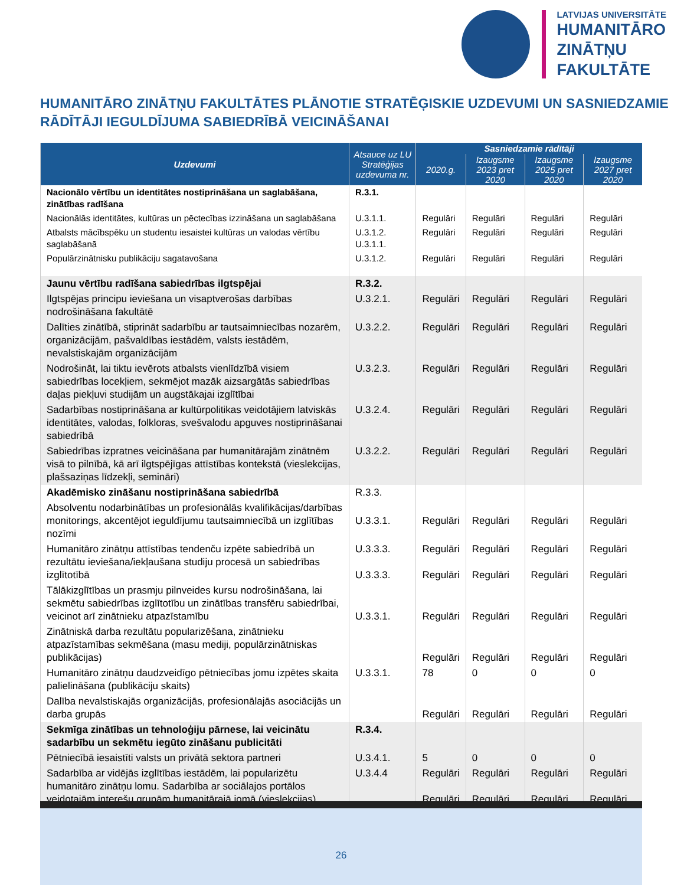LATVIJAS UNIVERSITĀTE
HUMANITĀRO
ZINĀTŅU
FAKULTĀTE
HUMANITĀRO ZINĀTŅU FAKULTĀTES PLĀNOTIE STRATĒĢISKIE UZDEVUMI UN SASNIEDZAMIE RĀDĪTĀJI IEGULDĪJUMA SABIEDRĪBĀ VEICINĀŠANAI
| Uzdevumi | Atsauce uz LU Stratēģijas uzdevuma nr. | Sasniedzamie rādītāji | | | |
| --- | --- | --- | --- | --- | --- |
| | | 2020.g. | Izaugsme 2023 pret 2020 | Izaugsme 2025 pret 2020 | Izaugsme 2027 pret 2020 |
| Nacionālo vērtību un identitātes nostiprināšana un saglabāšana, zinātības radīšana | R.3.1. | | | | |
| Nacionālās identitātes, kultūras un pēctecības izzināšana un saglabāšana | U.3.1.1. | Regulāri | Regulāri | Regulāri | Regulāri |
| Atbalsts mācībspēku un studentu iesaistei kultūras un valodas vērtību saglabāšanā | U.3.1.2. U.3.1.1. | Regulāri | Regulāri | Regulāri | Regulāri |
| Populārzinātnisku publikāciju sagatavošana | U.3.1.2. | Regulāri | Regulāri | Regulāri | Regulāri |
| Jaunu vērtību radīšana sabiedrības ilgtspējai | R.3.2. | | | | |
| Ilgtspējas principu ieviešana un visaptverošas darbības nodrošināšana fakultātē | U.3.2.1. | Regulāri | Regulāri | Regulāri | Regulāri |
| Dalīties zinātībā, stiprināt sadarbību ar tautsaimniecības nozarēm, organizācijām, pašvaldības iestādēm, valsts iestādēm, nevalstiskajām organizācijām | U.3.2.2. | Regulāri | Regulāri | Regulāri | Regulāri |
| Nodrošināt, lai tiktu ievērots atbalsts vienlīdzībā visiem sabiedrības locekļiem, sekmējot mazāk aizsargātās sabiedrības daļas piekļuvi studijām un augstākajai izglītībai | U.3.2.3. | Regulāri | Regulāri | Regulāri | Regulāri |
| Sadarbības nostiprināšana ar kultūrpolitikas veidotājiem latviskās identitātes, valodas, folkloras, svešvalodu apguves nostiprināšanai sabiedrībā | U.3.2.4. | Regulāri | Regulāri | Regulāri | Regulāri |
| Sabiedrības izpratnes veicināšana par humanitārajām zinātnēm visā to pilnībā, kā arī ilgtspējīgas attīstības kontekstā (vieslekcijas, plašsaziņas līdzekļi, semināri) | U.3.2.2. | Regulāri | Regulāri | Regulāri | Regulāri |
| Akadēmisko zināšanu nostiprināšana sabiedrībā | R.3.3. | | | | |
| Absolventu nodarbinātības un profesionālās kvalifikācijas/darbības monitorings, akcentējot ieguldījumu tautsaimniecībā un izglītības nozīmi | U.3.3.1. | Regulāri | Regulāri | Regulāri | Regulāri |
| Humanitāro zinātņu attīstības tendenču izpēte sabiedrībā un rezultātu ieviešana/iekļaušana studiju procesā un sabiedrības izglītotībā | U.3.3.3. U.3.3.3. | Regulāri Regulāri | Regulāri Regulāri | Regulāri Regulāri | Regulāri Regulāri |
| Tālākizglītības un prasmju pilnveides kursu nodrošināšana, lai sekmētu sabiedrības izglītotību un zinātības transfēru sabiedrībai, veicinot arī zinātnieku atpazīstamību | U.3.3.1. | Regulāri | Regulāri | Regulāri | Regulāri |
| Zinātniskā darba rezultātu popularizēšana, zinātnieku atpazīstamības sekmēšana (masu mediji, populārzinātniskas publikācijas) | | Regulāri | Regulāri | Regulāri | Regulāri |
| Humanitāro zinātņu daudzveidīgo pētniecības jomu izpētes skaita palielināšana (publikāciju skaits) | U.3.3.1. | 78 | 0 | 0 | 0 |
| Dalība nevalstiskajās organizācijās, profesionālajās asociācijās un darba grupās | | Regulāri | Regulāri | Regulāri | Regulāri |
| Sekmīga zinātības un tehnoloģiju pārnese, lai veicinātu sadarbību un sekmētu iegūto zināšanu publicitāti | R.3.4. | | | | |
| Pētniecībā iesaistīti valsts un privātā sektora partneri | U.3.4.1. | 5 | 0 | 0 | 0 |
| Sadarbība ar vidējās izglītības iestādēm, lai popularizētu humanitāro zinātņu lomu. Sadarbība ar sociālajos portālos veidotajām interešu grupām humanitārajā jomā (vieslekcijas) | U.3.4.4 | Regulāri Regulāri | Regulāri Regulāri | Regulāri Regulāri | Regulāri Regulāri |
26